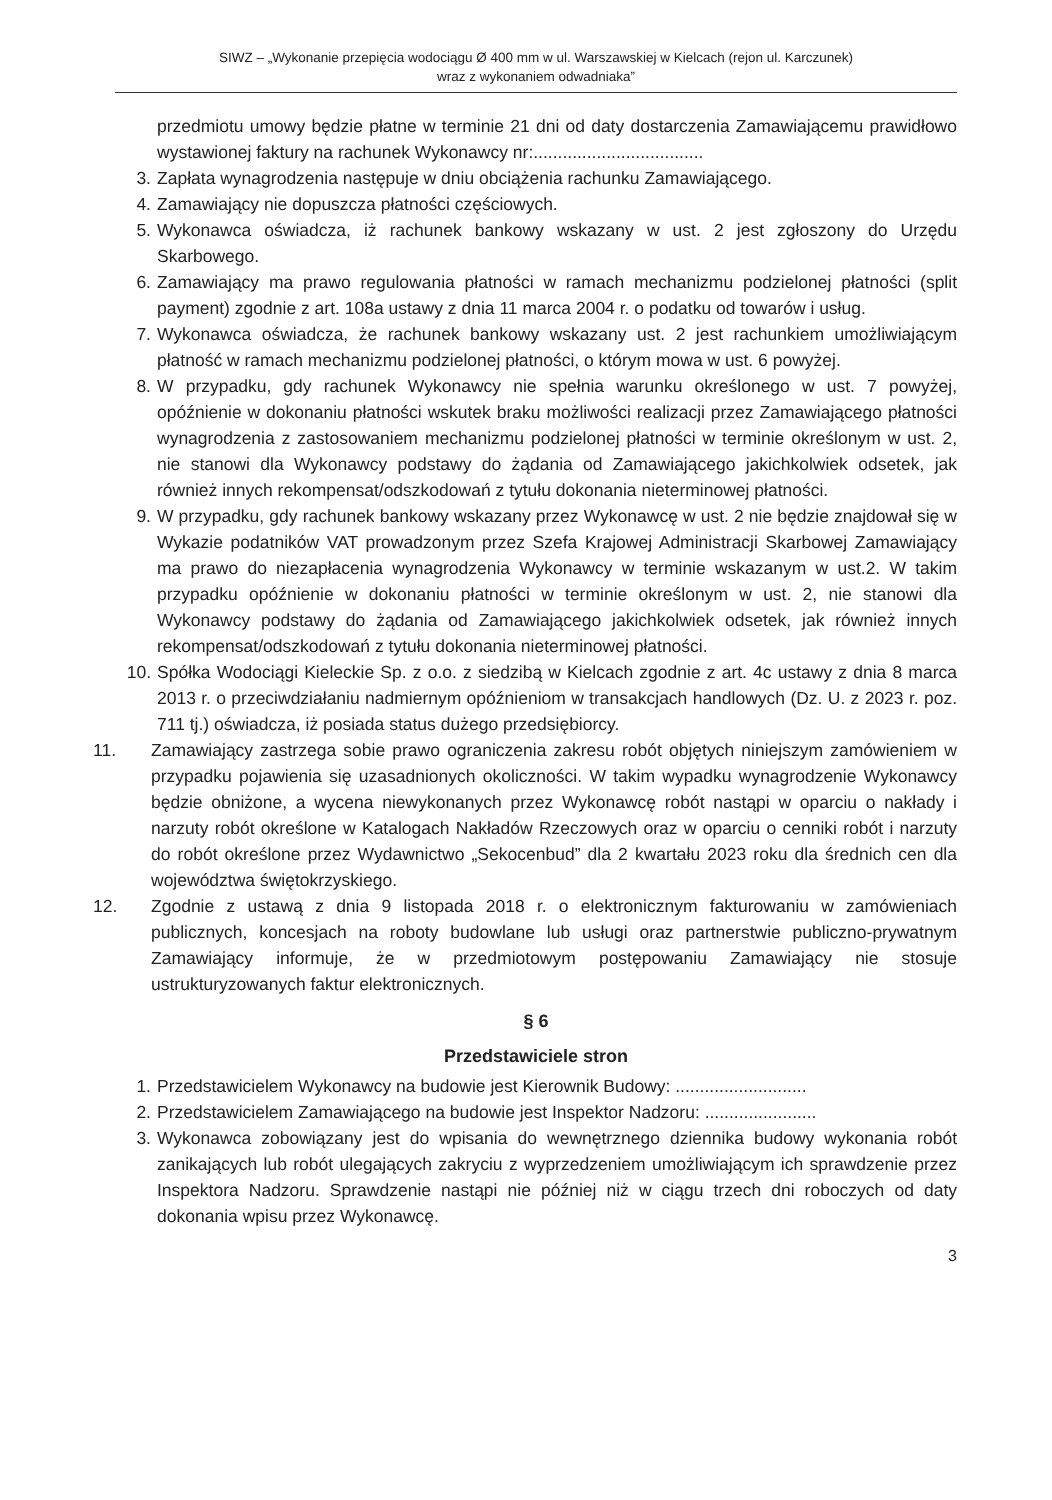SIWZ – „Wykonanie przepięcia wodociągu Ø 400 mm w ul. Warszawskiej w Kielcach (rejon ul. Karczunek)
wraz z wykonaniem odwadniaka”
przedmiotu umowy będzie płatne w terminie 21 dni od daty dostarczenia Zamawiającemu prawidłowo wystawionej faktury na rachunek Wykonawcy nr:...................................
3. Zapłata wynagrodzenia następuje w dniu obciążenia rachunku Zamawiającego.
4. Zamawiający nie dopuszcza płatności częściowych.
5. Wykonawca oświadcza, iż rachunek bankowy wskazany w ust. 2 jest zgłoszony do Urzędu Skarbowego.
6. Zamawiający ma prawo regulowania płatności w ramach mechanizmu podzielonej płatności (split payment) zgodnie z art. 108a ustawy z dnia 11 marca 2004 r. o podatku od towarów i usług.
7. Wykonawca oświadcza, że rachunek bankowy wskazany ust. 2 jest rachunkiem umożliwiającym płatność w ramach mechanizmu podzielonej płatności, o którym mowa w ust. 6 powyżej.
8. W przypadku, gdy rachunek Wykonawcy nie spełnia warunku określonego w ust. 7 powyżej, opóźnienie w dokonaniu płatności wskutek braku możliwości realizacji przez Zamawiającego płatności wynagrodzenia z zastosowaniem mechanizmu podzielonej płatności w terminie określonym w ust. 2, nie stanowi dla Wykonawcy podstawy do żądania od Zamawiającego jakichkolwiek odsetek, jak również innych rekompensat/odszkodowań z tytułu dokonania nieterminowej płatności.
9. W przypadku, gdy rachunek bankowy wskazany przez Wykonawcę w ust. 2 nie będzie znajdował się w Wykazie podatników VAT prowadzonym przez Szefa Krajowej Administracji Skarbowej Zamawiający ma prawo do niezapłacenia wynagrodzenia Wykonawcy w terminie wskazanym w ust.2. W takim przypadku opóźnienie w dokonaniu płatności w terminie określonym w ust. 2, nie stanowi dla Wykonawcy podstawy do żądania od Zamawiającego jakichkolwiek odsetek, jak również innych rekompensat/odszkodowań z tytułu dokonania nieterminowej płatności.
10. Spółka Wodociągi Kieleckie Sp. z o.o. z siedzibą w Kielcach zgodnie z art. 4c ustawy z dnia 8 marca 2013 r. o przeciwdziałaniu nadmiernym opóźnieniom w transakcjach handlowych (Dz. U. z 2023 r. poz. 711 tj.) oświadcza, iż posiada status dużego przedsiębiorcy.
11. Zamawiający zastrzega sobie prawo ograniczenia zakresu robót objętych niniejszym zamówieniem w przypadku pojawienia się uzasadnionych okoliczności. W takim wypadku wynagrodzenie Wykonawcy będzie obniżone, a wycena niewykonanych przez Wykonawcę robót nastąpi w oparciu o nakłady i narzuty robót określone w Katalogach Nakładów Rzeczowych oraz w oparciu o cenniki robót i narzuty do robót określone przez Wydawnictwo „Sekocenbud” dla 2 kwartału 2023 roku dla średnich cen dla województwa świętokrzyskiego.
12. Zgodnie z ustawą z dnia 9 listopada 2018 r. o elektronicznym fakturowaniu w zamówieniach publicznych, koncesjach na roboty budowlane lub usługi oraz partnerstwie publiczno-prywatnym Zamawiający informuje, że w przedmiotowym postępowaniu Zamawiający nie stosuje ustrukturyzowanych faktur elektronicznych.
§ 6
Przedstawiciele stron
1. Przedstawicielem Wykonawcy na budowie jest Kierownik Budowy: ...........................
2. Przedstawicielem Zamawiającego na budowie jest Inspektor Nadzoru: .......................
3. Wykonawca zobowiązany jest do wpisania do wewnętrznego dziennika budowy wykonania robót zanikających lub robót ulegających zakryciu z wyprzedzeniem umożliwiającym ich sprawdzenie przez Inspektora Nadzoru. Sprawdzenie nastąpi nie później niż w ciągu trzech dni roboczych od daty dokonania wpisu przez Wykonawcę.
3